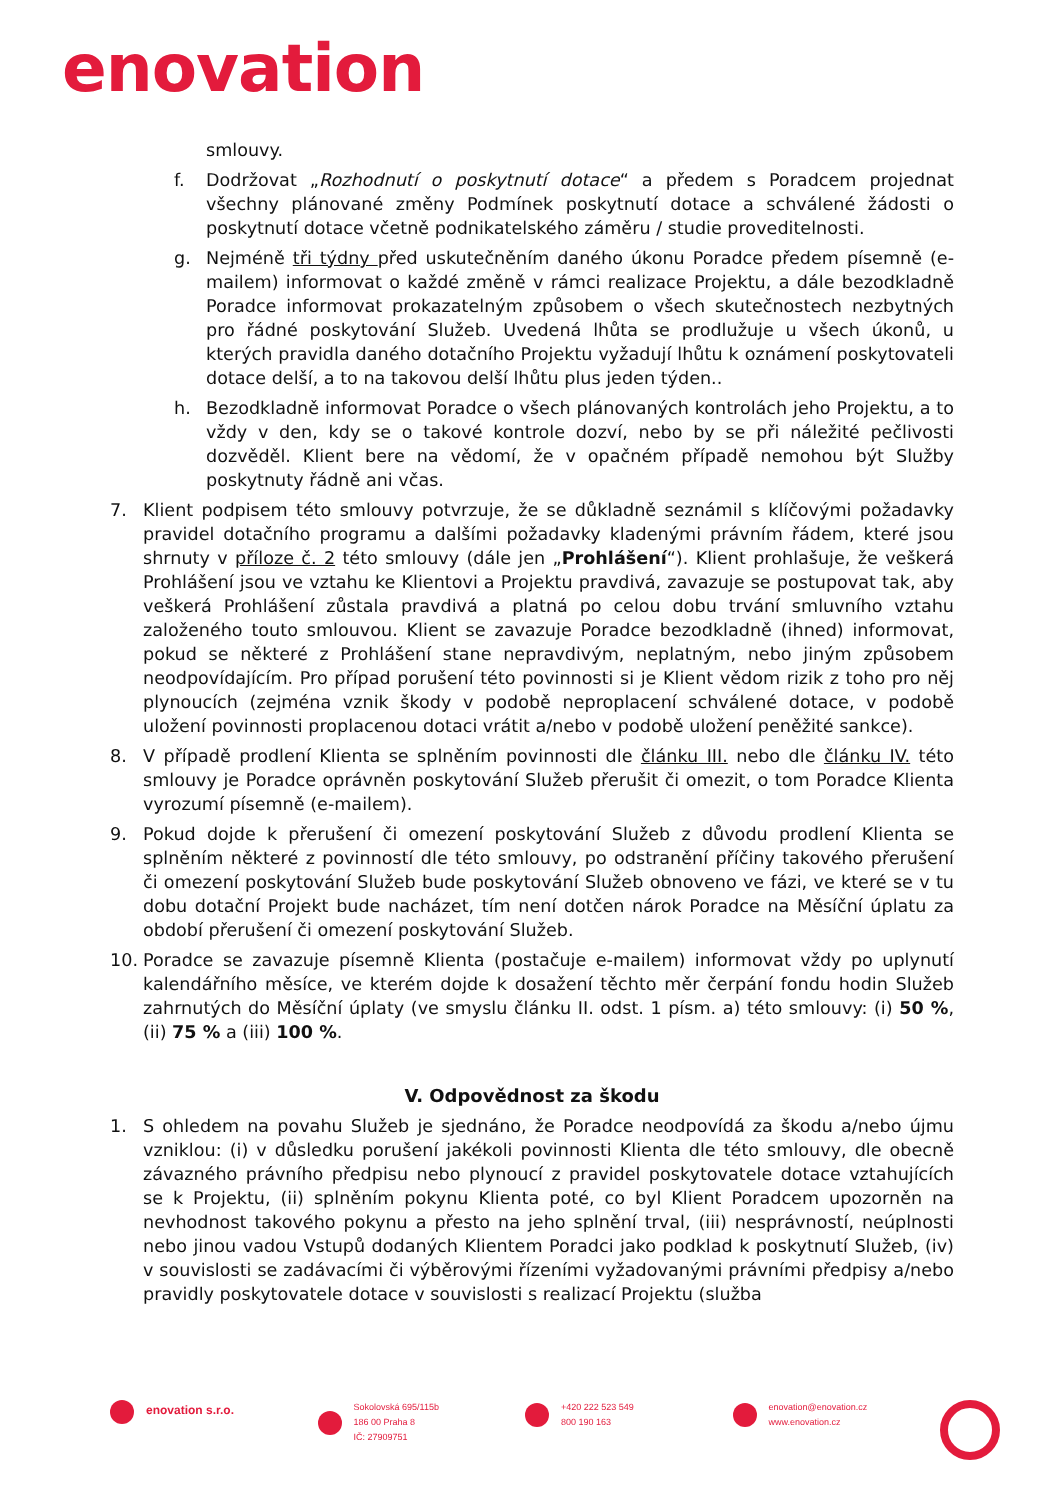enovation
smlouvy.
f. Dodržovat „Rozhodnutí o poskytnutí dotace“ a předem s Poradcem projednat všechny plánované změny Podmínek poskytnutí dotace a schválené žádosti o poskytnutí dotace včetně podnikatelského záměru / studie proveditelnosti.
g. Nejméně tři týdny před uskutečněním daného úkonu Poradce předem písemně (e-mailem) informovat o každé změně v rámci realizace Projektu, a dále bezodkladně Poradce informovat prokazatelným způsobem o všech skutečnostech nezbytných pro řádné poskytování Služeb. Uvedená lhůta se prodlužuje u všech úkonů, u kterých pravidla daného dotačního Projektu vyžadují lhůtu k oznámení poskytovateli dotace delší, a to na takovou delší lhůtu plus jeden týden..
h. Bezodkladně informovat Poradce o všech plánovaných kontrolách jeho Projektu, a to vždy v den, kdy se o takové kontrole dozví, nebo by se při náležité pečlivosti dozvěděl. Klient bere na vědomí, že v opačném případě nemohou být Služby poskytnuty řádně ani včas.
7. Klient podpisem této smlouvy potvrzuje, že se důkladně seznámil s klíčovými požadavky pravidel dotačního programu a dalšími požadavky kladenými právním řádem, které jsou shrnuty v příloze č. 2 této smlouvy (dále jen „Prohlášení“). Klient prohlašuje, že veškerá Prohlášení jsou ve vztahu ke Klientovi a Projektu pravdivá, zavazuje se postupovat tak, aby veškerá Prohlášení zůstala pravdivá a platná po celou dobu trvání smluvního vztahu založeného touto smlouvou. Klient se zavazuje Poradce bezodkladně (ihned) informovat, pokud se některé z Prohlášení stane nepravdivým, neplatným, nebo jiným způsobem neodpovídajícím. Pro případ porušení této povinnosti si je Klient vědom rizik z toho pro něj plynoucích (zejména vznik škody v podobě neproplacení schválené dotace, v podobě uložení povinnosti proplacenou dotaci vrátit a/nebo v podobě uložení peněžité sankce).
8. V případě prodlení Klienta se splněním povinnosti dle článku III. nebo dle článku IV. této smlouvy je Poradce oprávněn poskytování Služeb přerušit či omezit, o tom Poradce Klienta vyrozumí písemně (e-mailem).
9. Pokud dojde k přerušení či omezení poskytování Služeb z důvodu prodlení Klienta se splněním některé z povinností dle této smlouvy, po odstranění příčiny takového přerušení či omezení poskytování Služeb bude poskytování Služeb obnoveno ve fázi, ve které se v tu dobu dotační Projekt bude nacházet, tím není dotčen nárok Poradce na Měsíční úplatu za období přerušení či omezení poskytování Služeb.
10. Poradce se zavazuje písemně Klienta (postačuje e-mailem) informovat vždy po uplynutí kalendářního měsíce, ve kterém dojde k dosažení těchto měr čerpání fondu hodin Služeb zahrnutých do Měsíční úplaty (ve smyslu článku II. odst. 1 písm. a) této smlouvy: (i) 50 %, (ii) 75 % a (iii) 100 %.
V. Odpovědnost za škodu
1. S ohledem na povahu Služeb je sjednáno, že Poradce neodpovídá za škodu a/nebo újmu vzniklou: (i) v důsledku porušení jakékoli povinnosti Klienta dle této smlouvy, dle obecně závazného právního předpisu nebo plynoucí z pravidel poskytovatele dotace vztahujících se k Projektu, (ii) splněním pokynu Klienta poté, co byl Klient Poradcem upozorněn na nevhodnost takového pokynu a přesto na jeho splnění trval, (iii) nesprávností, neúplnosti nebo jinou vadou Vstupů dodaných Klientem Poradci jako podklad k poskytnutí Služeb, (iv) v souvislosti se zadávacími či výběrovými řízeními vyžadovanými právními předpisy a/nebo pravidly poskytovatele dotace v souvislosti s realizací Projektu (služba
enovation s.r.o.
Sokolovská 695/115b
186 00 Praha 8
IČ: 27909751
+420 222 523 549
800 190 163
enovation@enovation.cz
www.enovation.cz